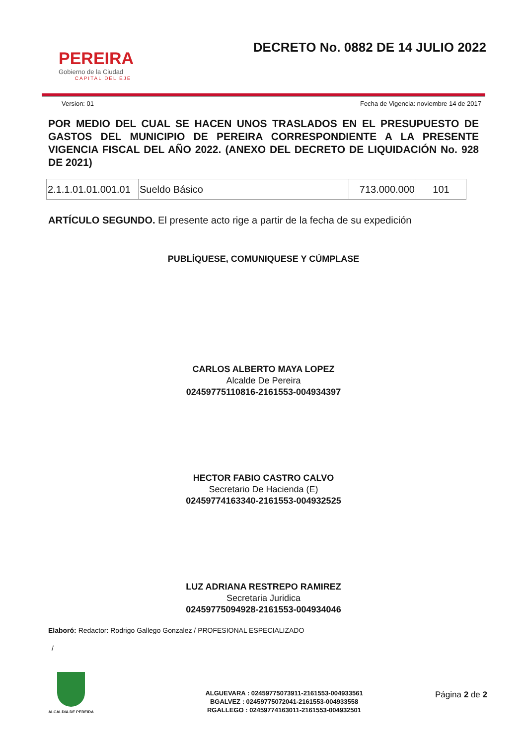PEREIRA
Gobierno de la Ciudad
CAPITAL DEL EJE
DECRETO No. 0882 DE 14 JULIO 2022
Version: 01 Fecha de Vigencia: noviembre 14 de 2017
POR MEDIO DEL CUAL SE HACEN UNOS TRASLADOS EN EL PRESUPUESTO DE GASTOS DEL MUNICIPIO DE PEREIRA CORRESPONDIENTE A LA PRESENTE VIGENCIA FISCAL DEL AÑO 2022. (ANEXO DEL DECRETO DE LIQUIDACIÓN No. 928 DE 2021)
| 2.1.1.01.01.001.01 | Sueldo Básico | 713.000.000 | 101 |
ARTÍCULO SEGUNDO. El presente acto rige a partir de la fecha de su expedición
PUBLÍQUESE, COMUNIQUESE Y CÚMPLASE
CARLOS ALBERTO MAYA LOPEZ
Alcalde De Pereira
02459775110816-2161553-004934397
HECTOR FABIO CASTRO CALVO
Secretario De Hacienda (E)
02459774163340-2161553-004932525
LUZ ADRIANA RESTREPO RAMIREZ
Secretaria Juridica
02459775094928-2161553-004934046
Elaboró: Redactor: Rodrigo Gallego Gonzalez / PROFESIONAL ESPECIALIZADO
/
ALCALDIA DE PEREIRA
ALGUEVARA : 02459775073911-2161553-004933561
BGALVEZ : 02459775072041-2161553-004933558
RGALLEGO : 02459774163011-2161553-004932501
Página 2 de 2